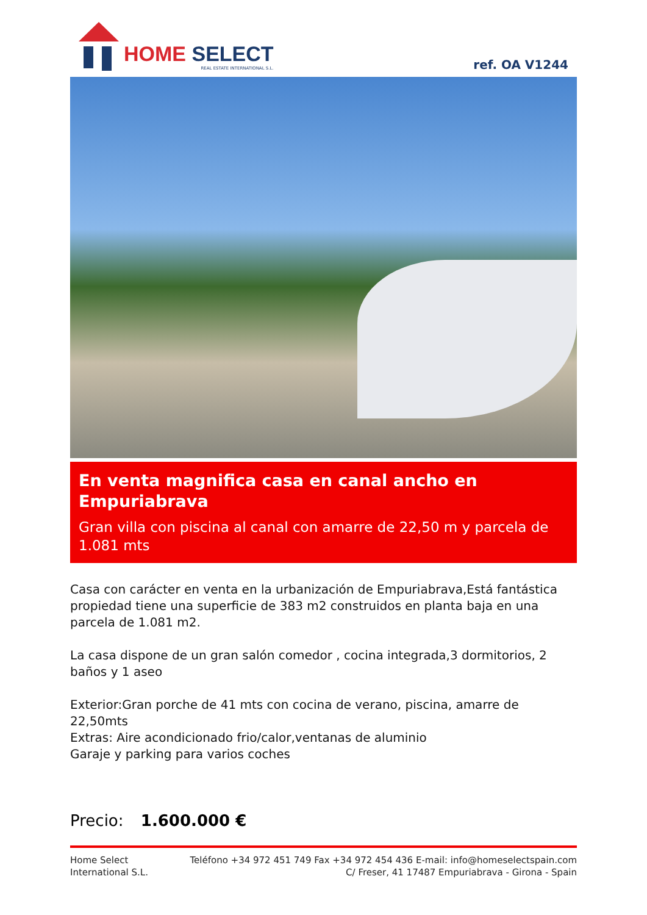HOME SELECT
REAL ESTATE INTERNATIONAL S.L.
ref. OA V1244
En venta magnifica casa en canal ancho en Empuriabrava
Gran villa con piscina al canal con amarre de 22,50 m y parcela de 1.081 mts
Casa con carácter en venta en la urbanización de Empuriabrava,Está fantástica propiedad tiene una superficie de 383 m2 construidos en planta baja en una parcela de 1.081 m2.
La casa dispone de un gran salón comedor , cocina integrada,3 dormitorios, 2 baños y 1 aseo
Exterior:Gran porche de 41 mts con cocina de verano, piscina, amarre de 22,50mts
Extras: Aire acondicionado frio/calor,ventanas de aluminio
Garaje y parking para varios coches
Precio: 1.600.000 €
Home Select
International S.L.
Teléfono +34 972 451 749 Fax +34 972 454 436 E-mail: info@homeselectspain.com
C/ Freser, 41 17487 Empuriabrava - Girona - Spain